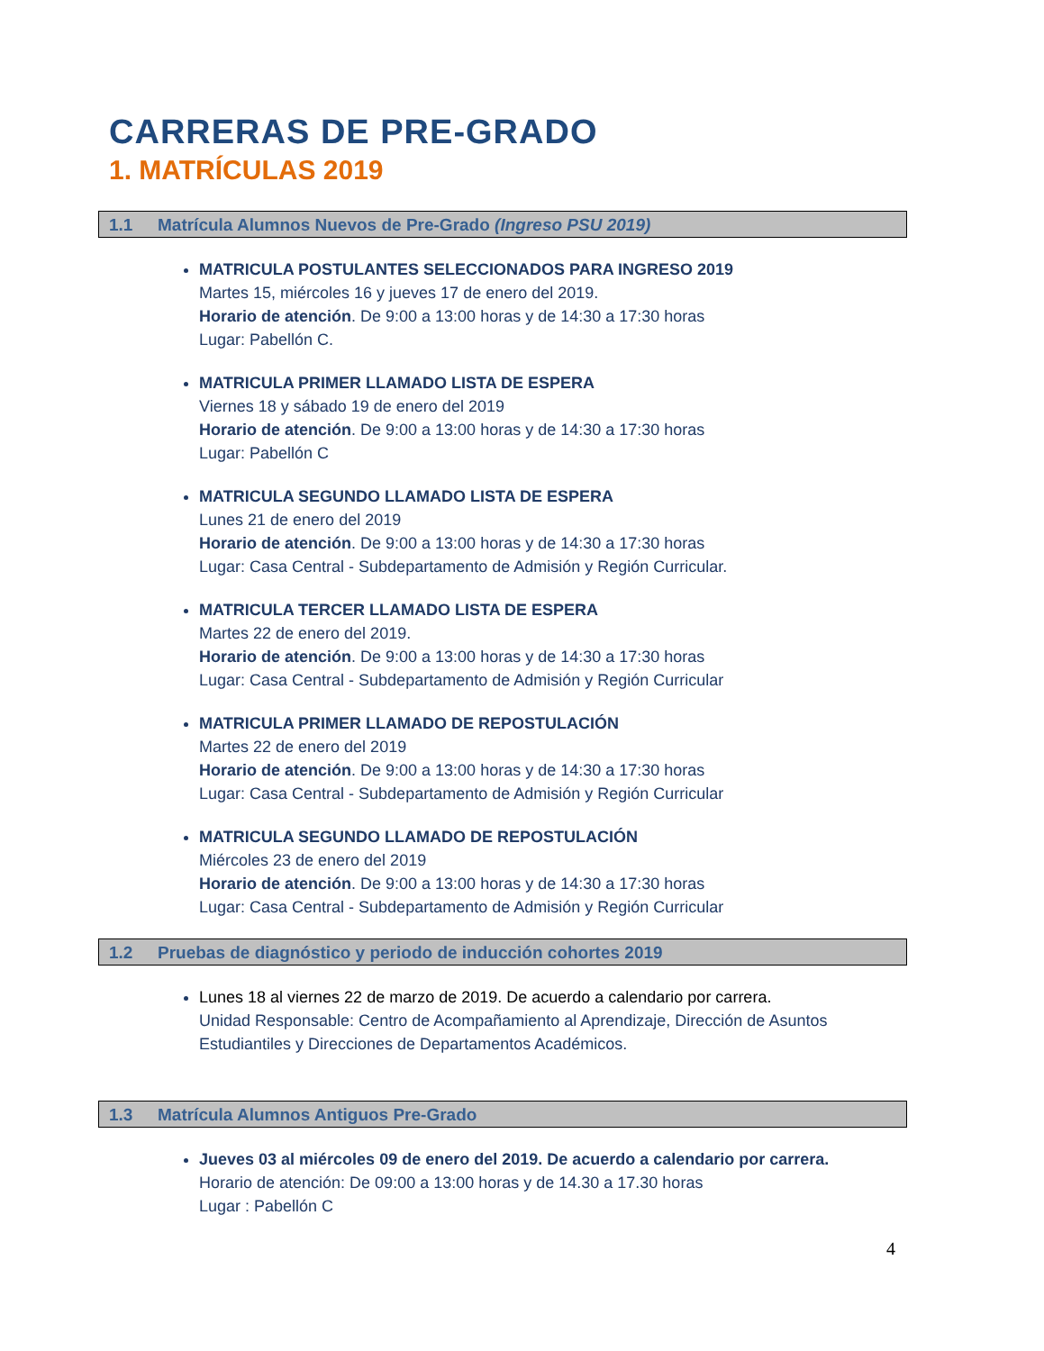CARRERAS DE PRE-GRADO
1. MATRÍCULAS 2019
1.1 Matrícula Alumnos Nuevos de Pre-Grado (Ingreso PSU 2019)
MATRICULA POSTULANTES SELECCIONADOS PARA INGRESO 2019
Martes 15, miércoles 16 y jueves 17 de enero del 2019.
Horario de atención. De 9:00 a 13:00 horas y de 14:30 a 17:30 horas
Lugar: Pabellón C.
MATRICULA PRIMER LLAMADO LISTA DE ESPERA
Viernes 18 y sábado 19 de enero del 2019
Horario de atención. De 9:00 a 13:00 horas y de 14:30 a 17:30 horas
Lugar: Pabellón C
MATRICULA SEGUNDO LLAMADO LISTA DE ESPERA
Lunes 21 de enero del 2019
Horario de atención. De 9:00 a 13:00 horas y de 14:30 a 17:30 horas
Lugar: Casa Central - Subdepartamento de Admisión y Región Curricular.
MATRICULA TERCER LLAMADO LISTA DE ESPERA
Martes 22 de enero del 2019.
Horario de atención. De 9:00 a 13:00 horas y de 14:30 a 17:30 horas
Lugar: Casa Central - Subdepartamento de Admisión y Región Curricular
MATRICULA PRIMER LLAMADO DE REPOSTULACIÓN
Martes 22 de enero del 2019
Horario de atención. De 9:00 a 13:00 horas y de 14:30 a 17:30 horas
Lugar: Casa Central - Subdepartamento de Admisión y Región Curricular
MATRICULA SEGUNDO LLAMADO DE REPOSTULACIÓN
Miércoles 23 de enero del 2019
Horario de atención. De 9:00 a 13:00 horas y de 14:30 a 17:30 horas
Lugar: Casa Central - Subdepartamento de Admisión y Región Curricular
1.2 Pruebas de diagnóstico y periodo de inducción cohortes 2019
Lunes 18 al viernes 22 de marzo de 2019. De acuerdo a calendario por carrera.
Unidad Responsable: Centro de Acompañamiento al Aprendizaje, Dirección de Asuntos Estudiantiles y Direcciones de Departamentos Académicos.
1.3 Matrícula Alumnos Antiguos Pre-Grado
Jueves 03 al miércoles 09 de enero del 2019. De acuerdo a calendario por carrera.
Horario de atención: De 09:00 a 13:00 horas y de 14.30 a 17.30 horas
Lugar : Pabellón C
4